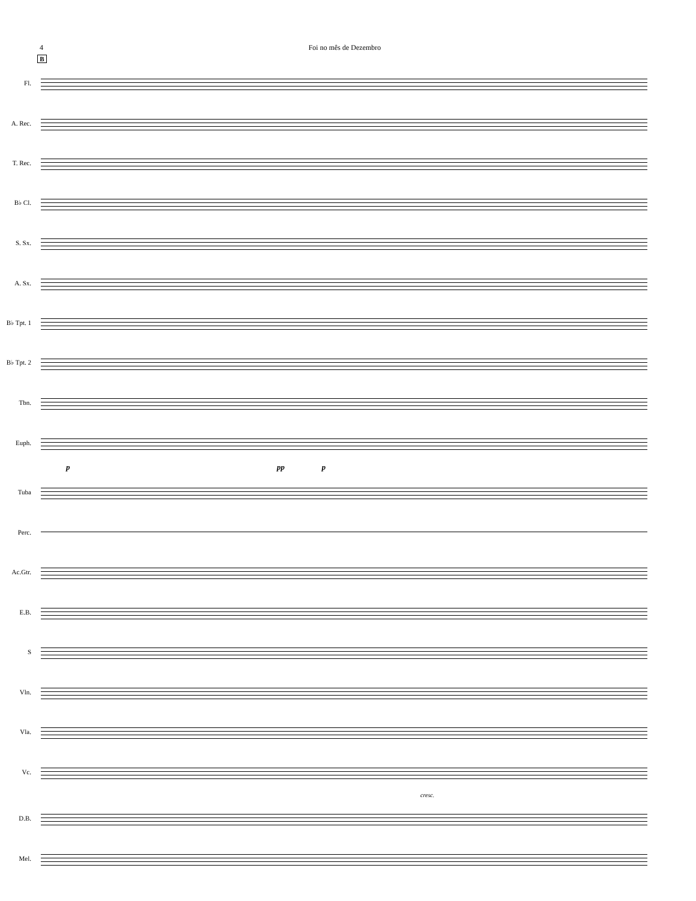4 Foi no mês de Dezembro
B
Fl.
A. Rec.
T. Rec.
B♭ Cl.
S. Sx.
A. Sx.
B♭ Tpt. 1
B♭ Tpt. 2
Tbn.
Euph.
p pp p
Tuba
Perc.
Ac.Gtr.
E.B.
S
Vln.
Vla.
Vc.
cresc.
D.B.
Mel.